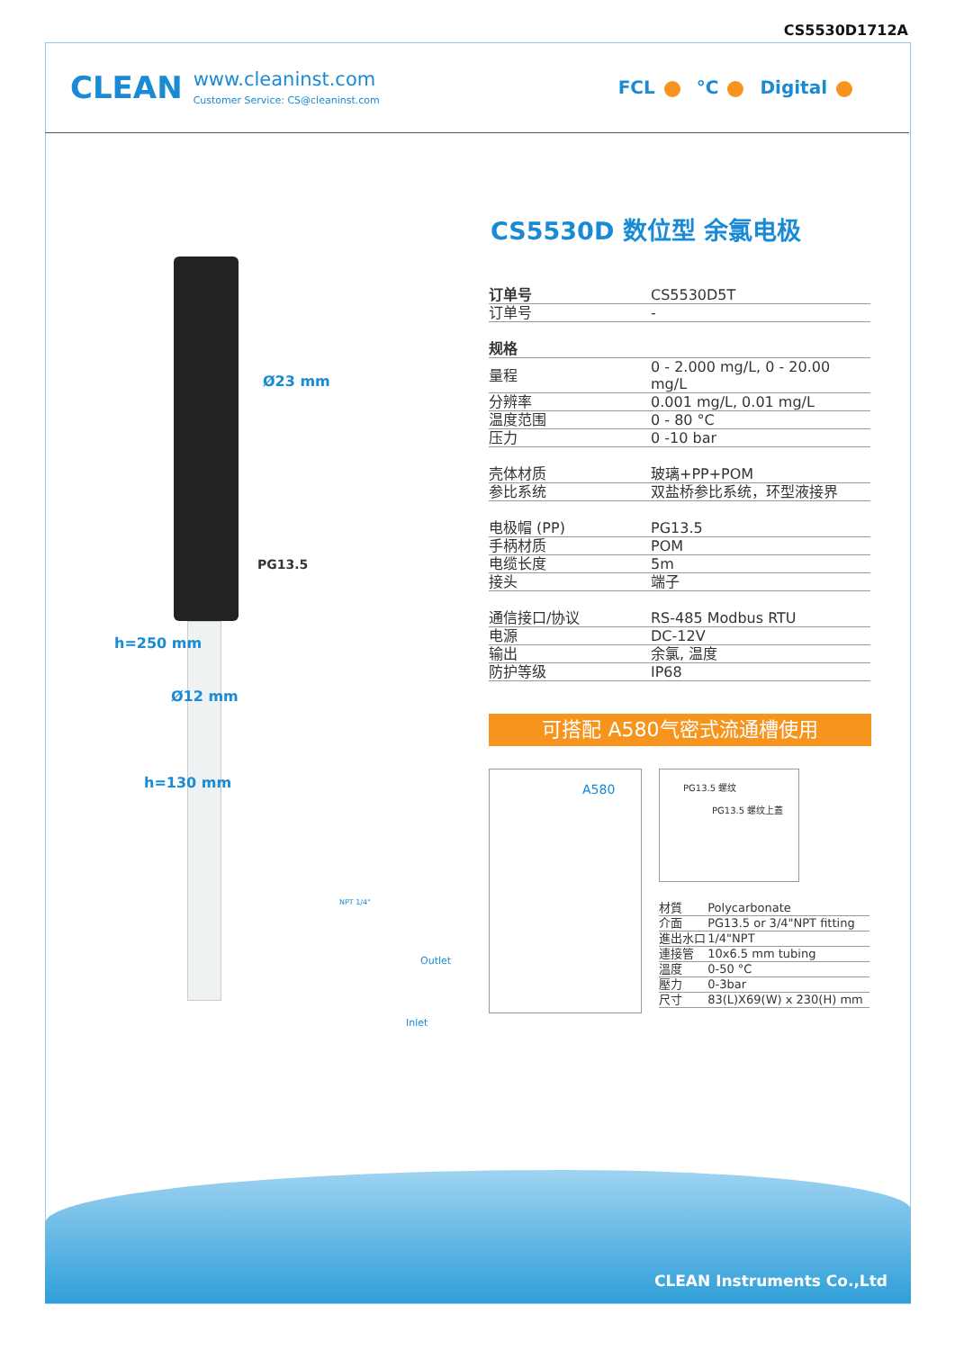CS5530D1712A
CLEAN
www.cleaninst.com
Customer Service: CS@cleaninst.com
FCL °C Digital
Ø23 mm
PG13.5
Ø12 mm
h=250 mm
h=130 mm
NPT 1/4"
Outlet
Inlet
CS5530D 数位型 余氯电极
| 订单号 | CS5530D5T |
| 订单号 | - |
| 规格 | |
| 量程 | 0 - 2.000 mg/L, 0 - 20.00 mg/L |
| 分辨率 | 0.001 mg/L, 0.01 mg/L |
| 温度范围 | 0 - 80 °C |
| 压力 | 0 -10 bar |
| 壳体材质 | 玻璃+PP+POM |
| 参比系统 | 双盐桥参比系统，环型液接界 |
| 电极帽 (PP) | PG13.5 |
| 手柄材质 | POM |
| 电缆长度 | 5m |
| 接头 | 端子 |
| 通信接口/协议 | RS-485 Modbus RTU |
| 电源 | DC-12V |
| 输出 | 余氯, 温度 |
| 防护等级 | IP68 |
可搭配 A580气密式流通槽使用
A580
PG13.5 螺纹
PG13.5 螺纹上蓋
| 材質 | Polycarbonate |
| 介面 | PG13.5 or 3/4"NPT fitting |
| 進出水口 | 1/4"NPT |
| 連接管 | 10x6.5 mm tubing |
| 溫度 | 0-50 °C |
| 壓力 | 0-3bar |
| 尺寸 | 83(L)X69(W) x 230(H) mm |
CLEAN Instruments Co.,Ltd